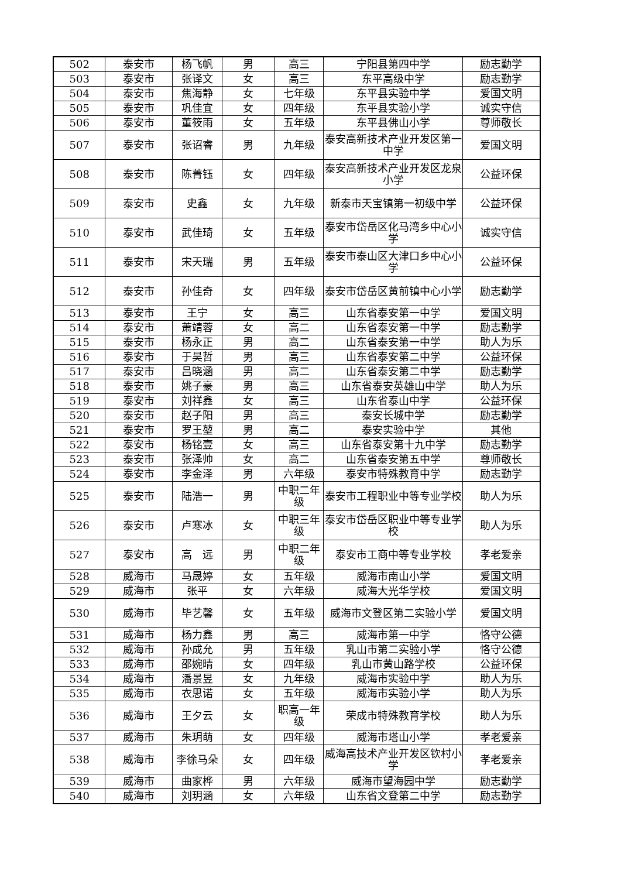| 502 | 泰安市 | 杨飞帆 | 男 | 高三 | 宁阳县第四中学 | 励志勤学 |
| 503 | 泰安市 | 张译文 | 女 | 高三 | 东平高级中学 | 励志勤学 |
| 504 | 泰安市 | 焦海静 | 女 | 七年级 | 东平县实验中学 | 爱国文明 |
| 505 | 泰安市 | 巩佳宜 | 女 | 四年级 | 东平县实验小学 | 诚实守信 |
| 506 | 泰安市 | 董筱雨 | 女 | 五年级 | 东平县佛山小学 | 尊师敬长 |
| 507 | 泰安市 | 张诏睿 | 男 | 九年级 | 泰安高新技术产业开发区第一中学 | 爱国文明 |
| 508 | 泰安市 | 陈菁钰 | 女 | 四年级 | 泰安高新技术产业开发区龙泉小学 | 公益环保 |
| 509 | 泰安市 | 史鑫 | 女 | 九年级 | 新泰市天宝镇第一初级中学 | 公益环保 |
| 510 | 泰安市 | 武佳琦 | 女 | 五年级 | 泰安市岱岳区化马湾乡中心小学 | 诚实守信 |
| 511 | 泰安市 | 宋天瑞 | 男 | 五年级 | 泰安市泰山区大津口乡中心小学 | 公益环保 |
| 512 | 泰安市 | 孙佳奇 | 女 | 四年级 | 泰安市岱岳区黄前镇中心小学 | 励志勤学 |
| 513 | 泰安市 | 王宁 | 女 | 高三 | 山东省泰安第一中学 | 爱国文明 |
| 514 | 泰安市 | 萧靖蓉 | 女 | 高二 | 山东省泰安第一中学 | 励志勤学 |
| 515 | 泰安市 | 杨永正 | 男 | 高二 | 山东省泰安第一中学 | 助人为乐 |
| 516 | 泰安市 | 于昊哲 | 男 | 高三 | 山东省泰安第二中学 | 公益环保 |
| 517 | 泰安市 | 吕晓涵 | 男 | 高二 | 山东省泰安第二中学 | 励志勤学 |
| 518 | 泰安市 | 姚子豪 | 男 | 高三 | 山东省泰安英雄山中学 | 助人为乐 |
| 519 | 泰安市 | 刘祥鑫 | 女 | 高三 | 山东省泰山中学 | 公益环保 |
| 520 | 泰安市 | 赵子阳 | 男 | 高三 | 泰安长城中学 | 励志勤学 |
| 521 | 泰安市 | 罗王堃 | 男 | 高二 | 泰安实验中学 | 其他 |
| 522 | 泰安市 | 杨铭壹 | 女 | 高三 | 山东省泰安第十九中学 | 励志勤学 |
| 523 | 泰安市 | 张泽帅 | 女 | 高二 | 山东省泰安第五中学 | 尊师敬长 |
| 524 | 泰安市 | 李金泽 | 男 | 六年级 | 泰安市特殊教育中学 | 励志勤学 |
| 525 | 泰安市 | 陆浩一 | 男 | 中职二年级 | 泰安市工程职业中等专业学校 | 助人为乐 |
| 526 | 泰安市 | 卢寒冰 | 女 | 中职三年级 | 泰安市岱岳区职业中等专业学校 | 助人为乐 |
| 527 | 泰安市 | 高 远 | 男 | 中职二年级 | 泰安市工商中等专业学校 | 孝老爱亲 |
| 528 | 威海市 | 马晟婷 | 女 | 五年级 | 威海市南山小学 | 爱国文明 |
| 529 | 威海市 | 张平 | 女 | 六年级 | 威海大光华学校 | 爱国文明 |
| 530 | 威海市 | 毕艺馨 | 女 | 五年级 | 威海市文登区第二实验小学 | 爱国文明 |
| 531 | 威海市 | 杨力鑫 | 男 | 高三 | 威海市第一中学 | 恪守公德 |
| 532 | 威海市 | 孙成允 | 男 | 五年级 | 乳山市第二实验小学 | 恪守公德 |
| 533 | 威海市 | 邵婉晴 | 女 | 四年级 | 乳山市黄山路学校 | 公益环保 |
| 534 | 威海市 | 潘景昱 | 女 | 九年级 | 威海市实验中学 | 助人为乐 |
| 535 | 威海市 | 衣思诺 | 女 | 五年级 | 威海市实验小学 | 助人为乐 |
| 536 | 威海市 | 王夕云 | 女 | 职高一年级 | 荣成市特殊教育学校 | 助人为乐 |
| 537 | 威海市 | 朱玥萌 | 女 | 四年级 | 威海市塔山小学 | 孝老爱亲 |
| 538 | 威海市 | 李徐马朵 | 女 | 四年级 | 威海高技术产业开发区钦村小学 | 孝老爱亲 |
| 539 | 威海市 | 曲家桦 | 男 | 六年级 | 威海市望海园中学 | 励志勤学 |
| 540 | 威海市 | 刘玥涵 | 女 | 六年级 | 山东省文登第二中学 | 励志勤学 |